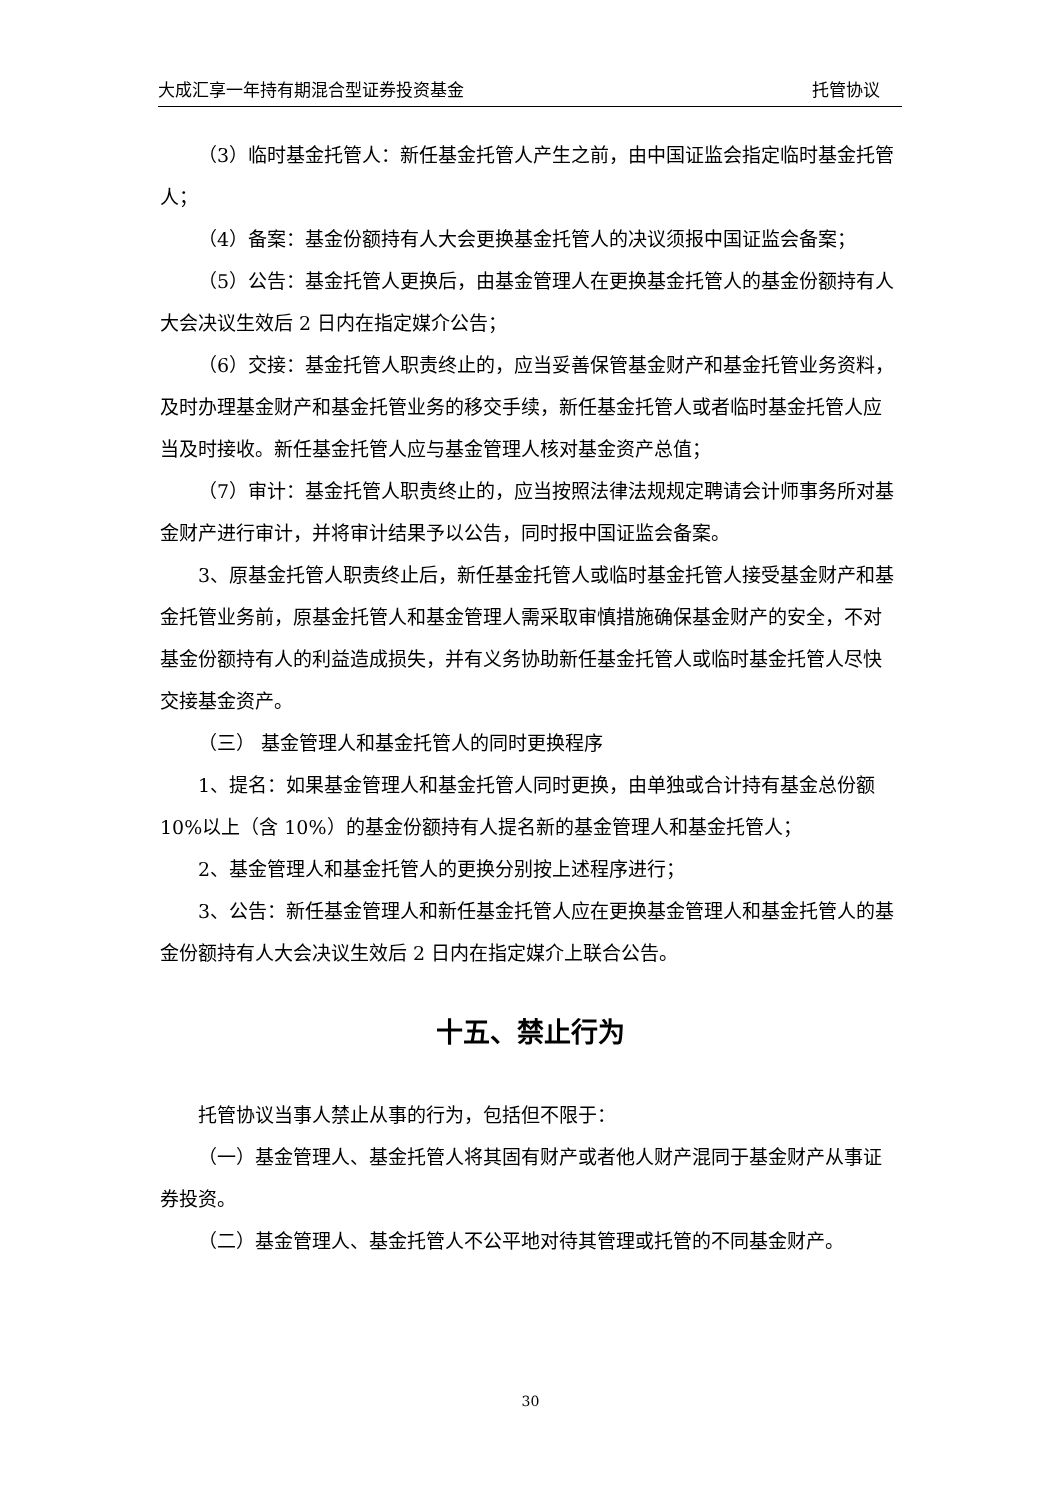大成汇享一年持有期混合型证券投资基金 托管协议
（3）临时基金托管人：新任基金托管人产生之前，由中国证监会指定临时基金托管人；
（4）备案：基金份额持有人大会更换基金托管人的决议须报中国证监会备案；
（5）公告：基金托管人更换后，由基金管理人在更换基金托管人的基金份额持有人大会决议生效后 2 日内在指定媒介公告；
（6）交接：基金托管人职责终止的，应当妥善保管基金财产和基金托管业务资料，及时办理基金财产和基金托管业务的移交手续，新任基金托管人或者临时基金托管人应当及时接收。新任基金托管人应与基金管理人核对基金资产总值；
（7）审计：基金托管人职责终止的，应当按照法律法规规定聘请会计师事务所对基金财产进行审计，并将审计结果予以公告，同时报中国证监会备案。
3、原基金托管人职责终止后，新任基金托管人或临时基金托管人接受基金财产和基金托管业务前，原基金托管人和基金管理人需采取审慎措施确保基金财产的安全，不对基金份额持有人的利益造成损失，并有义务协助新任基金托管人或临时基金托管人尽快交接基金资产。
（三） 基金管理人和基金托管人的同时更换程序
1、提名：如果基金管理人和基金托管人同时更换，由单独或合计持有基金总份额 10%以上（含 10%）的基金份额持有人提名新的基金管理人和基金托管人；
2、基金管理人和基金托管人的更换分别按上述程序进行；
3、公告：新任基金管理人和新任基金托管人应在更换基金管理人和基金托管人的基金份额持有人大会决议生效后 2 日内在指定媒介上联合公告。
十五、禁止行为
托管协议当事人禁止从事的行为，包括但不限于：
（一）基金管理人、基金托管人将其固有财产或者他人财产混同于基金财产从事证券投资。
（二）基金管理人、基金托管人不公平地对待其管理或托管的不同基金财产。
30